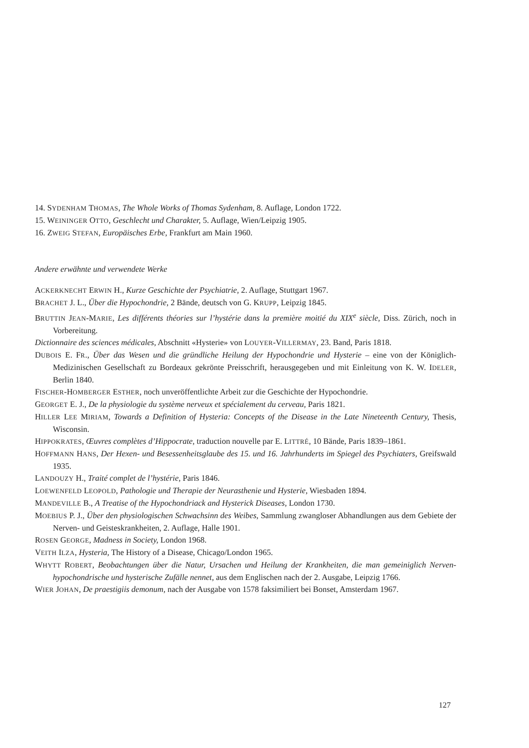14. SYDENHAM THOMAS, The Whole Works of Thomas Sydenham, 8. Auflage, London 1722.
15. WEININGER OTTO, Geschlecht und Charakter, 5. Auflage, Wien/Leipzig 1905.
16. ZWEIG STEFAN, Europäisches Erbe, Frankfurt am Main 1960.
Andere erwähnte und verwendete Werke
ACKERKNECHT ERWIN H., Kurze Geschichte der Psychiatrie, 2. Auflage, Stuttgart 1967.
BRACHET J. L., Über die Hypochondrie, 2 Bände, deutsch von G. KRUPP, Leipzig 1845.
BRUTTIN JEAN-MARIE, Les différents théories sur l’hystérie dans la première moitié du XIX<sup>e</sup> siècle, Diss. Zürich, noch in Vorbereitung.
Dictionnaire des sciences médicales, Abschnitt «Hysterie» von LOUYER-VILLERMAY, 23. Band, Paris 1818.
DUBOIS E. FR., Über das Wesen und die gründliche Heilung der Hypochondrie und Hysterie – eine von der Königlich-Medizinischen Gesellschaft zu Bordeaux gekrönte Preisschrift, herausgegeben und mit Einleitung von K. W. IDELER, Berlin 1840.
FISCHER-HOMBERGER ESTHER, noch unveröffentlichte Arbeit zur die Geschichte der Hypochondrie.
GEORGET E. J., De la physiologie du système nerveux et spécialement du cerveau, Paris 1821.
HILLER LEE MIRIAM, Towards a Definition of Hysteria: Concepts of the Disease in the Late Nineteenth Century, Thesis, Wisconsin.
HIPPOKRATES, Œuvres complètes d’Hippocrate, traduction nouvelle par E. LITTRÉ, 10 Bände, Paris 1839–1861.
HOFFMANN HANS, Der Hexen- und Besessenheitsglaube des 15. und 16. Jahrhunderts im Spiegel des Psychiaters, Greifswald 1935.
LANDOUZY H., Traité complet de l’hystérie, Paris 1846.
LOEWENFELD LEOPOLD, Pathologie und Therapie der Neurasthenie und Hysterie, Wiesbaden 1894.
MANDEVILLE B., A Treatise of the Hypochondriack and Hysterick Diseases, London 1730.
MOEBIUS P. J., Über den physiologischen Schwachsinn des Weibes, Sammlung zwangloser Abhandlungen aus dem Gebiete der Nerven- und Geisteskrankheiten, 2. Auflage, Halle 1901.
ROSEN GEORGE, Madness in Society, London 1968.
VEITH ILZA, Hysteria, The History of a Disease, Chicago/London 1965.
WHYTT ROBERT, Beobachtungen über die Natur, Ursachen und Heilung der Krankheiten, die man gemeiniglich Nerven-hypochondrische und hysterische Zufälle nennet, aus dem Englischen nach der 2. Ausgabe, Leipzig 1766.
WIER JOHAN, De praestigiis demonum, nach der Ausgabe von 1578 faksimiliert bei Bonset, Amsterdam 1967.
127